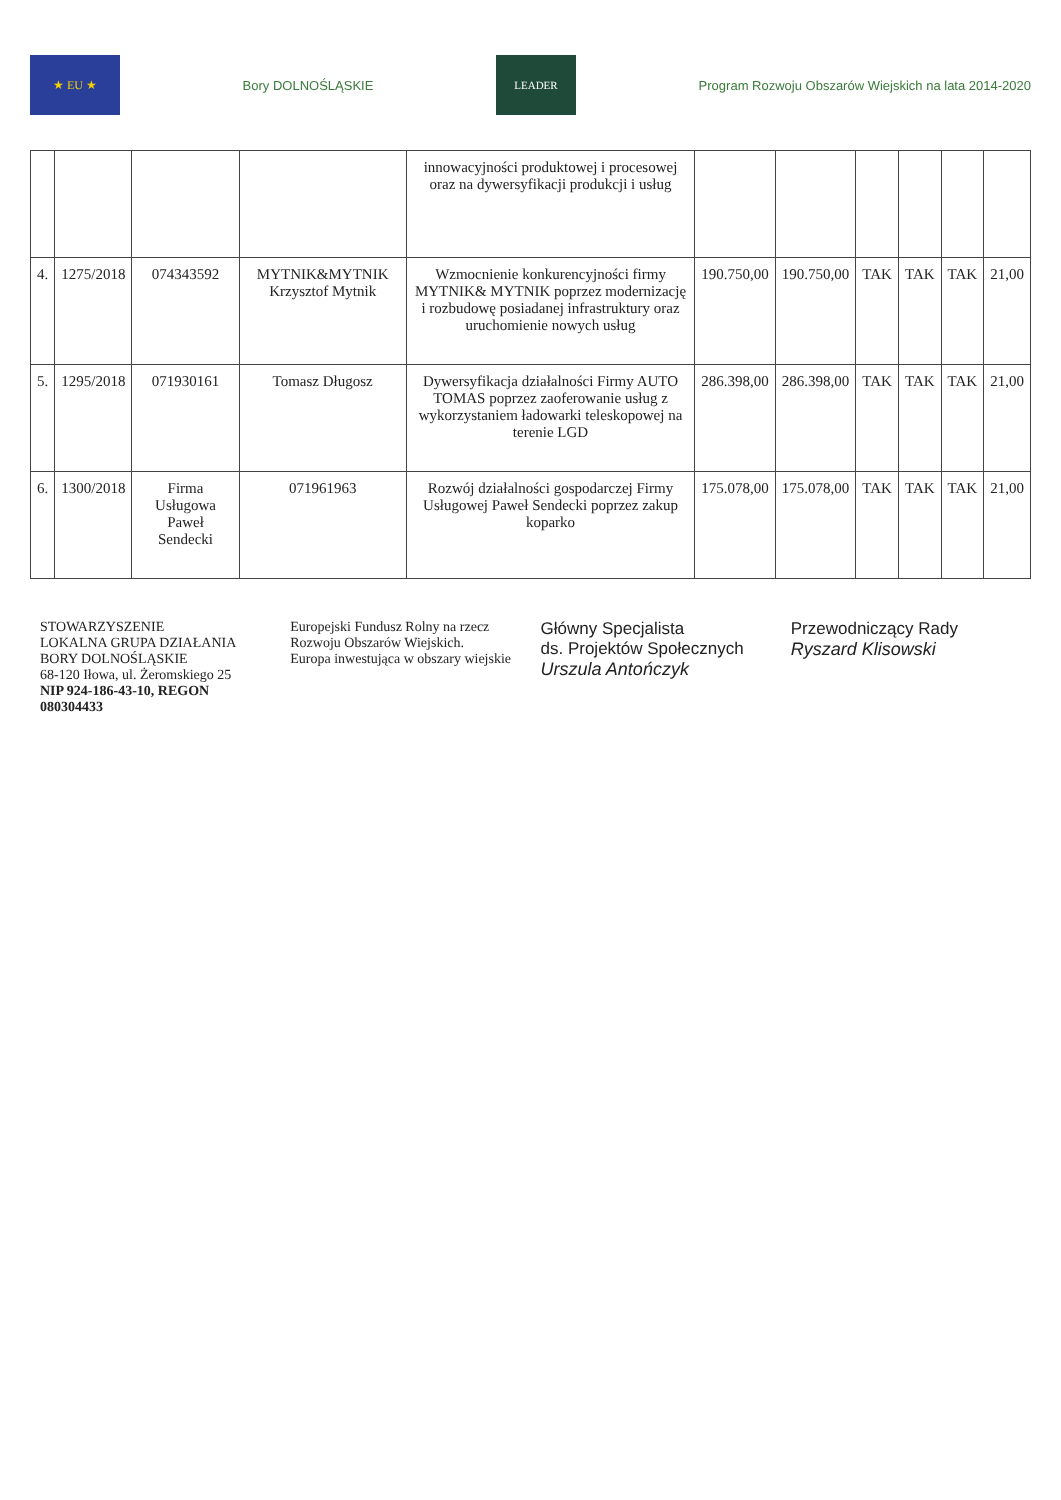★ EU ★
Bory DOLNOŚLĄSKIE
LEADER
Program Rozwoju Obszarów Wiejskich na lata 2014-2020
| | | | | innowacyjności produktowej i procesowej oraz na dywersyfikacji produkcji i usług | | | | | | |
| 4. | 1275/2018 | 074343592 | MYTNIK&MYTNIK Krzysztof Mytnik | Wzmocnienie konkurencyjności firmy MYTNIK& MYTNIK poprzez modernizację i rozbudowę posiadanej infrastruktury oraz uruchomienie nowych usług | 190.750,00 | 190.750,00 | TAK | TAK | TAK | 21,00 |
| 5. | 1295/2018 | 071930161 | Tomasz Długosz | Dywersyfikacja działalności Firmy AUTO TOMAS poprzez zaoferowanie usług z wykorzystaniem ładowarki teleskopowej na terenie LGD | 286.398,00 | 286.398,00 | TAK | TAK | TAK | 21,00 |
| 6. | 1300/2018 | Firma Usługowa Paweł Sendecki | 071961963 | Rozwój działalności gospodarczej Firmy Usługowej Paweł Sendecki poprzez zakup koparko | 175.078,00 | 175.078,00 | TAK | TAK | TAK | 21,00 |
STOWARZYSZENIE
LOKALNA GRUPA DZIAŁANIA
BORY DOLNOŚLĄSKIE
68-120 Iłowa, ul. Żeromskiego 25
NIP 924-186-43-10, REGON 080304433
Europejski Fundusz Rolny na rzecz Rozwoju Obszarów Wiejskich.
Europa inwestująca w obszary wiejskie
Główny Specjalista
ds. Projektów Społecznych
Urszula Antończyk
Przewodniczący Rady
Ryszard Klisowski